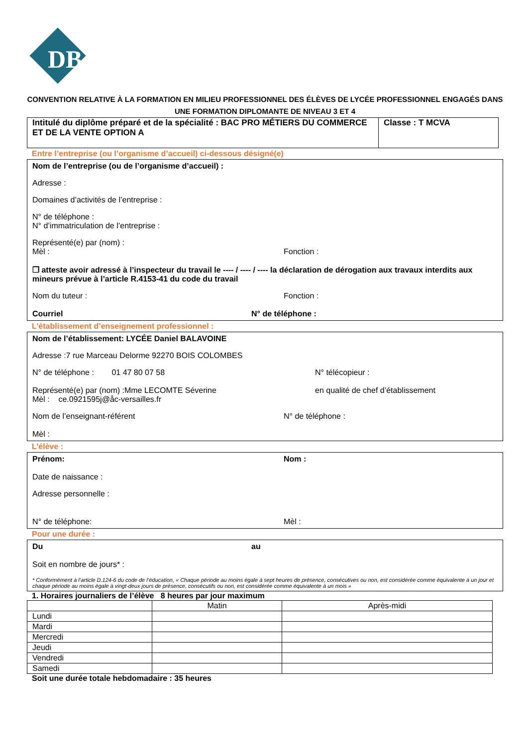DB
CONVENTION RELATIVE À LA FORMATION EN MILIEU PROFESSIONNEL DES ÉLÈVES DE LYCÉE PROFESSIONNEL ENGAGÉS DANS UNE FORMATION DIPLOMANTE DE NIVEAU 3 ET 4
Intitulé du diplôme préparé et de la spécialité : BAC PRO MÉTIERS DU COMMERCE ET DE LA VENTE OPTION A
Classe : T MCVA
Entre l’entreprise (ou l’organisme d’accueil) ci-dessous désigné(e)
Nom de l’entreprise (ou de l’organisme d’accueil) :
Adresse :
Domaines d’activités de l’entreprise :
N° de téléphone :
N° d’immatriculation de l’entreprise :
Représenté(e) par (nom) :
Mèl : Fonction :
❒ atteste avoir adressé à l’inspecteur du travail le ---- / ---- / ---- la déclaration de dérogation aux travaux interdits aux mineurs prévue à l’article R.4153-41 du code du travail
Nom du tuteur : Fonction :
Courriel N° de téléphone :
L’établissement d’enseignement professionnel :
Nom de l’établissement: LYCÉE Daniel BALAVOINE
Adresse :7 rue Marceau Delorme 92270 BOIS COLOMBES
N° de téléphone : 01 47 80 07 58 N° télécopieur :
Représenté(e) par (nom) :Mme LECOMTE Séverine en qualité de chef d’établissement
Mèl : ce.0921595j@åc-versailles.fr
Nom de l’enseignant-référent N° de téléphone :
Mèl :
L’élève :
Prénom: Nom :
Date de naissance :
Adresse personnelle :
N° de téléphone: Mèl :
Pour une durée :
Du au
Soit en nombre de jours* :
* Conformément à l’article D.124-6 du code de l’éducation, « Chaque période au moins égale à sept heures de présence, consécutives ou non, est considérée comme équivalente à un jour et chaque période au moins égale à vingt-deux jours de présence, consécutifs ou non, est considérée comme équivalente à un mois »
1. Horaires journaliers de l’élève 8 heures par jour maximum
| | Matin | Après-midi |
| Lundi | | |
| Mardi | | |
| Mercredi | | |
| Jeudi | | |
| Vendredi | | |
| Samedi | | |
Soit une durée totale hebdomadaire : 35 heures